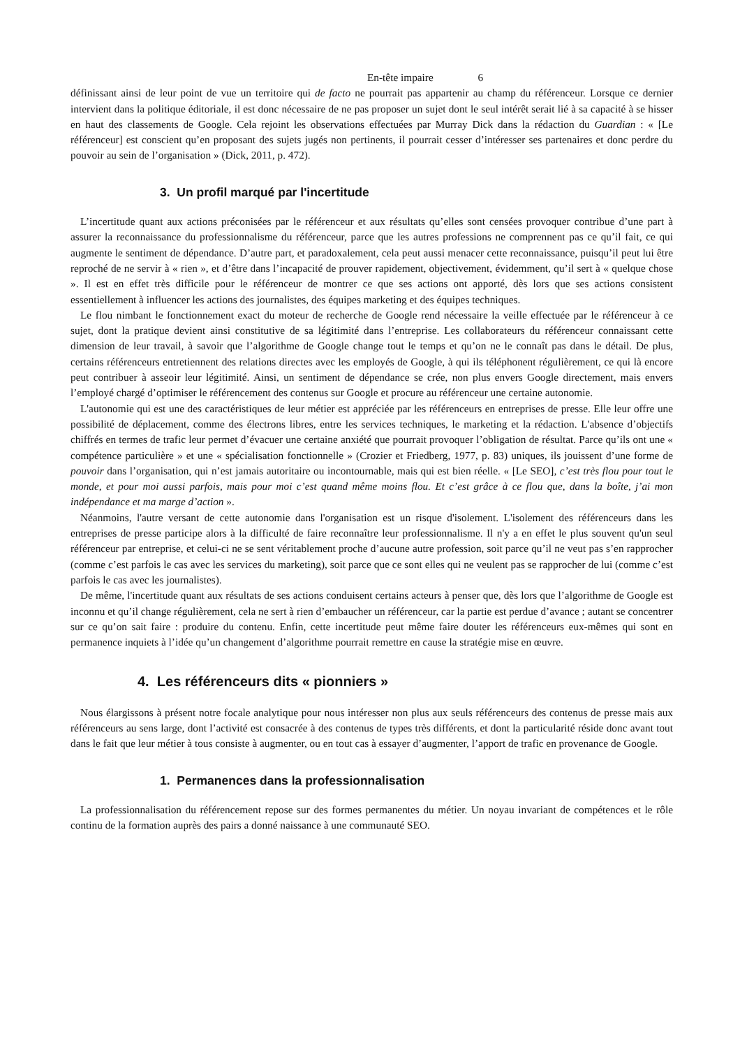En-tête impaire 6
définissant ainsi de leur point de vue un territoire qui de facto ne pourrait pas appartenir au champ du référenceur. Lorsque ce dernier intervient dans la politique éditoriale, il est donc nécessaire de ne pas proposer un sujet dont le seul intérêt serait lié à sa capacité à se hisser en haut des classements de Google. Cela rejoint les observations effectuées par Murray Dick dans la rédaction du Guardian : « [Le référenceur] est conscient qu’en proposant des sujets jugés non pertinents, il pourrait cesser d’intéresser ses partenaires et donc perdre du pouvoir au sein de l’organisation » (Dick, 2011, p. 472).
3. Un profil marqué par l'incertitude
L’incertitude quant aux actions préconisées par le référenceur et aux résultats qu’elles sont censées provoquer contribue d’une part à assurer la reconnaissance du professionnalisme du référenceur, parce que les autres professions ne comprennent pas ce qu’il fait, ce qui augmente le sentiment de dépendance. D’autre part, et paradoxalement, cela peut aussi menacer cette reconnaissance, puisqu’il peut lui être reproché de ne servir à « rien », et d’être dans l’incapacité de prouver rapidement, objectivement, évidemment, qu’il sert à « quelque chose ». Il est en effet très difficile pour le référenceur de montrer ce que ses actions ont apporté, dès lors que ses actions consistent essentiellement à influencer les actions des journalistes, des équipes marketing et des équipes techniques.
Le flou nimbant le fonctionnement exact du moteur de recherche de Google rend nécessaire la veille effectuée par le référenceur à ce sujet, dont la pratique devient ainsi constitutive de sa légitimité dans l’entreprise. Les collaborateurs du référenceur connaissant cette dimension de leur travail, à savoir que l’algorithme de Google change tout le temps et qu’on ne le connaît pas dans le détail. De plus, certains référenceurs entretiennent des relations directes avec les employés de Google, à qui ils téléphonent régulièrement, ce qui là encore peut contribuer à asseoir leur légitimité. Ainsi, un sentiment de dépendance se crée, non plus envers Google directement, mais envers l’employé chargé d’optimiser le référencement des contenus sur Google et procure au référenceur une certaine autonomie.
L'autonomie qui est une des caractéristiques de leur métier est appréciée par les référenceurs en entreprises de presse. Elle leur offre une possibilité de déplacement, comme des électrons libres, entre les services techniques, le marketing et la rédaction. L'absence d’objectifs chiffrés en termes de trafic leur permet d’évacuer une certaine anxiété que pourrait provoquer l’obligation de résultat. Parce qu’ils ont une « compétence particulière » et une « spécialisation fonctionnelle » (Crozier et Friedberg, 1977, p. 83) uniques, ils jouissent d’une forme de pouvoir dans l’organisation, qui n’est jamais autoritaire ou incontournable, mais qui est bien réelle. « [Le SEO], c’est très flou pour tout le monde, et pour moi aussi parfois, mais pour moi c’est quand même moins flou. Et c’est grâce à ce flou que, dans la boîte, j’ai mon indépendance et ma marge d’action ».
Néanmoins, l'autre versant de cette autonomie dans l'organisation est un risque d'isolement. L'isolement des référenceurs dans les entreprises de presse participe alors à la difficulté de faire reconnaître leur professionnalisme. Il n'y a en effet le plus souvent qu'un seul référenceur par entreprise, et celui-ci ne se sent véritablement proche d’aucune autre profession, soit parce qu’il ne veut pas s’en rapprocher (comme c’est parfois le cas avec les services du marketing), soit parce que ce sont elles qui ne veulent pas se rapprocher de lui (comme c’est parfois le cas avec les journalistes).
De même, l'incertitude quant aux résultats de ses actions conduisent certains acteurs à penser que, dès lors que l’algorithme de Google est inconnu et qu’il change régulièrement, cela ne sert à rien d’embaucher un référenceur, car la partie est perdue d’avance ; autant se concentrer sur ce qu’on sait faire : produire du contenu. Enfin, cette incertitude peut même faire douter les référenceurs eux-mêmes qui sont en permanence inquiets à l’idée qu’un changement d’algorithme pourrait remettre en cause la stratégie mise en œuvre.
4. Les référenceurs dits « pionniers »
Nous élargissons à présent notre focale analytique pour nous intéresser non plus aux seuls référenceurs des contenus de presse mais aux référenceurs au sens large, dont l’activité est consacrée à des contenus de types très différents, et dont la particularité réside donc avant tout dans le fait que leur métier à tous consiste à augmenter, ou en tout cas à essayer d’augmenter, l’apport de trafic en provenance de Google.
1. Permanences dans la professionnalisation
La professionnalisation du référencement repose sur des formes permanentes du métier. Un noyau invariant de compétences et le rôle continu de la formation auprès des pairs a donné naissance à une communauté SEO.